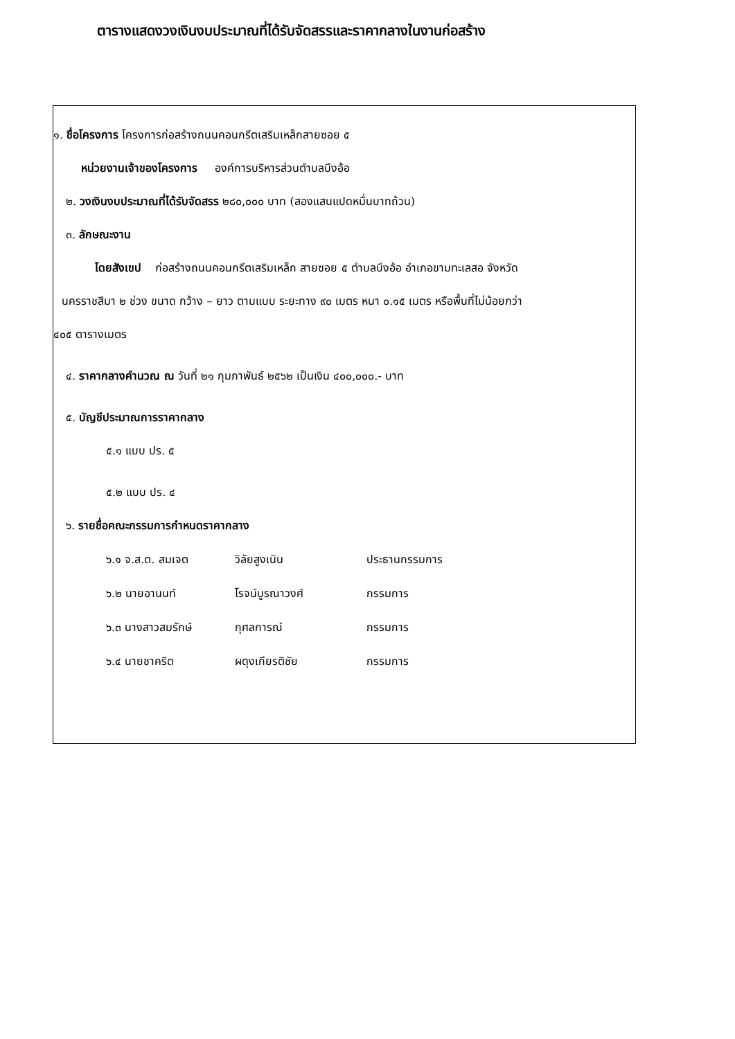ตารางแสดงวงเงินงบประมาณที่ได้รับจัดสรรและราคากลางในงานก่อสร้าง
๑. ชื่อโครงการ โครงการก่อสร้างถนนคอนกรีตเสริมเหล็กสายซอย ๕
หน่วยงานเจ้าของโครงการ องค์การบริหารส่วนตำบลบึงอ้อ
๒. วงเงินงบประมาณที่ได้รับจัดสรร ๒๘๐,๐๐๐ บาท (สองแสนแปดหมื่นบาทถ้วน)
๓. ลักษณะงาน
โดยสังเขป ก่อสร้างถนนคอนกรีตเสริมเหล็ก สายซอย ๕ ตำบลบึงอ้อ อำเภอขามทะเลสอ จังหวัด
นครราชสีมา ๒ ช่วง ขนาด กว้าง – ยาว ตามแบบ ระยะทาง ๙๐ เมตร หนา ๐.๑๕ เมตร หรือพื้นที่ไม่น้อยกว่า
๔๐๕ ตารางเมตร
๔. ราคากลางคำนวณ ณ วันที่ ๒๑ กุมภาพันธ์ ๒๕๖๒ เป็นเงิน ๔๐๐,๐๐๐.- บาท
๕. บัญชีประมาณการราคากลาง
๕.๑ แบบ ปร. ๕
๕.๒ แบบ ปร. ๔
๖. รายชื่อคณะกรรมการกำหนดราคากลาง
| ๖.๑ จ.ส.ต. สมเจต | วิลัยสูงเนิน | ประธานกรรมการ |
| ๖.๒ นายอานนท์ | โรจน์บูรณาวงศ์ | กรรมการ |
| ๖.๓ นางสาวสมรักษ์ | กุศลการณ์ | กรรมการ |
| ๖.๔ นายชาคริต | ผดุงเกียรติชัย | กรรมการ |